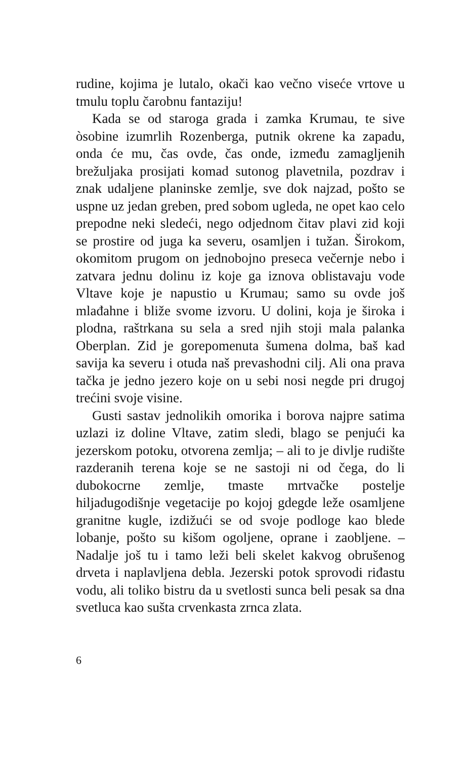rudine, kojima je lutalo, okači kao večno viseće vrtove u tmulu toplu čarobnu fantaziju!
Kada se od staroga grada i zamka Krumau, te sive òsobine izumrlih Rozenberga, putnik okrene ka zapadu, onda će mu, čas ovde, čas onde, između zamagljenih brežuljaka prosijati komad sutonog plavetnila, pozdrav i znak udaljene planinske zemlje, sve dok najzad, pošto se uspne uz jedan greben, pred sobom ugleda, ne opet kao celo prepodne neki sledeći, nego odjednom čitav plavi zid koji se prostire od juga ka severu, osamljen i tužan. Širokom, okomitom prugom on jednobojno preseca večernje nebo i zatvara jednu dolinu iz koje ga iznova oblistavaju vode Vltave koje je napustio u Krumau; samo su ovde još mlađahne i bliže svome izvoru. U dolini, koja je široka i plodna, raštrkana su sela a sred njih stoji mala palanka Oberplan. Zid je gorepomenuta šumena dolma, baš kad savija ka severu i otuda naš prevashodni cilj. Ali ona prava tačka je jedno jezero koje on u sebi nosi negde pri drugoj trećini svoje visine.
Gusti sastav jednolikih omorika i borova najpre satima uzlazi iz doline Vltave, zatim sledi, blago se penjući ka jezerskom potoku, otvorena zemlja; – ali to je divlje rudište razderanih terena koje se ne sastoji ni od čega, do li dubokocrne zemlje, tmaste mrtvačke postelje hiljadugodišnje vegetacije po kojoj gdegde leže osamljene granitne kugle, izdižući se od svoje podloge kao blede lobanje, pošto su kišom ogoljene, oprane i zaobljene. – Nadalje još tu i tamo leži beli skelet kakvog obrušenog drveta i naplavljena debla. Jezerski potok sprovodi riđastu vodu, ali toliko bistru da u svetlosti sunca beli pesak sa dna svetluca kao sušta crvenkasta zrnca zlata.
6